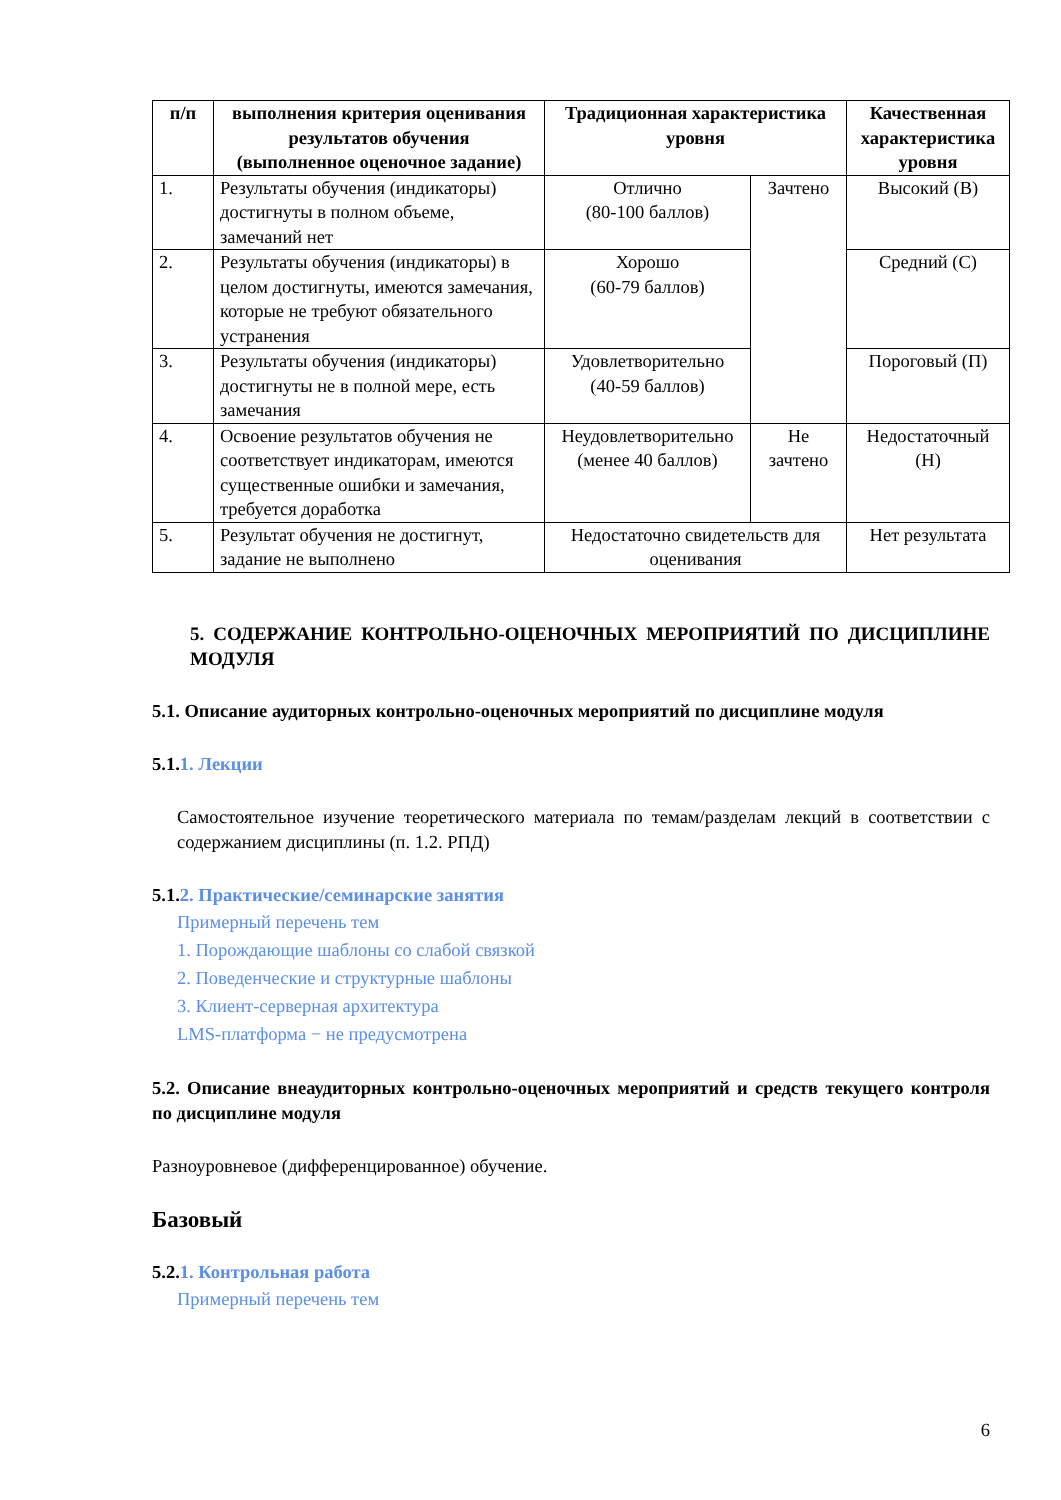| п/п | выполнения критерия оценивания результатов обучения (выполненное оценочное задание) | Традиционная характеристика уровня | | Качественная характеристика уровня |
| --- | --- | --- | --- | --- |
| 1. | Результаты обучения (индикаторы) достигнуты в полном объеме, замечаний нет | Отлично (80-100 баллов) | Зачтено | Высокий (В) |
| 2. | Результаты обучения (индикаторы) в целом достигнуты, имеются замечания, которые не требуют обязательного устранения | Хорошо (60-79 баллов) | | Средний (С) |
| 3. | Результаты обучения (индикаторы) достигнуты не в полной мере, есть замечания | Удовлетворительно (40-59 баллов) | | Пороговый (П) |
| 4. | Освоение результатов обучения не соответствует индикаторам, имеются существенные ошибки и замечания, требуется доработка | Неудовлетворительно (менее 40 баллов) | Не зачтено | Недостаточный (Н) |
| 5. | Результат обучения не достигнут, задание не выполнено | Недостаточно свидетельств для оценивания | | Нет результата |
5. СОДЕРЖАНИЕ КОНТРОЛЬНО-ОЦЕНОЧНЫХ МЕРОПРИЯТИЙ ПО ДИСЦИПЛИНЕ МОДУЛЯ
5.1. Описание аудиторных контрольно-оценочных мероприятий по дисциплине модуля
5.1.1. Лекции
Самостоятельное изучение теоретического материала по темам/разделам лекций в соответствии с содержанием дисциплины (п. 1.2. РПД)
5.1.2. Практические/семинарские занятия
Примерный перечень тем
1. Порождающие шаблоны со слабой связкой
2. Поведенческие и структурные шаблоны
3. Клиент-серверная архитектура
LMS-платформа − не предусмотрена
5.2. Описание внеаудиторных контрольно-оценочных мероприятий и средств текущего контроля по дисциплине модуля
Разноуровневое (дифференцированное) обучение.
Базовый
5.2.1. Контрольная работа
Примерный перечень тем
6